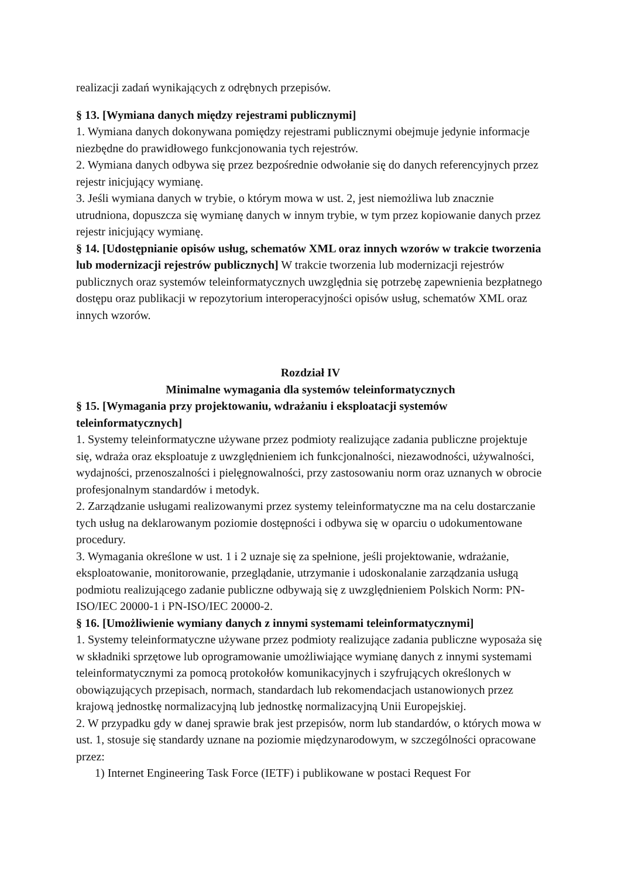realizacji zadań wynikających z odrębnych przepisów.
§ 13. [Wymiana danych między rejestrami publicznymi]
1. Wymiana danych dokonywana pomiędzy rejestrami publicznymi obejmuje jedynie informacje niezbędne do prawidłowego funkcjonowania tych rejestrów.
2. Wymiana danych odbywa się przez bezpośrednie odwołanie się do danych referencyjnych przez rejestr inicjujący wymianę.
3. Jeśli wymiana danych w trybie, o którym mowa w ust. 2, jest niemożliwa lub znacznie utrudniona, dopuszcza się wymianę danych w innym trybie, w tym przez kopiowanie danych przez rejestr inicjujący wymianę.
§ 14. [Udostępnianie opisów usług, schematów XML oraz innych wzorów w trakcie tworzenia lub modernizacji rejestrów publicznych] W trakcie tworzenia lub modernizacji rejestrów publicznych oraz systemów teleinformatycznych uwzględnia się potrzebę zapewnienia bezpłatnego dostępu oraz publikacji w repozytorium interoperacyjności opisów usług, schematów XML oraz innych wzorów.
Rozdział IV
Minimalne wymagania dla systemów teleinformatycznych
§ 15. [Wymagania przy projektowaniu, wdrażaniu i eksploatacji systemów teleinformatycznych]
1. Systemy teleinformatyczne używane przez podmioty realizujące zadania publiczne projektuje się, wdraża oraz eksploatuje z uwzględnieniem ich funkcjonalności, niezawodności, używalności, wydajności, przenoszalności i pielęgnowalności, przy zastosowaniu norm oraz uznanych w obrocie profesjonalnym standardów i metodyk.
2. Zarządzanie usługami realizowanymi przez systemy teleinformatyczne ma na celu dostarczanie tych usług na deklarowanym poziomie dostępności i odbywa się w oparciu o udokumentowane procedury.
3. Wymagania określone w ust. 1 i 2 uznaje się za spełnione, jeśli projektowanie, wdrażanie, eksploatowanie, monitorowanie, przeglądanie, utrzymanie i udoskonalanie zarządzania usługą podmiotu realizującego zadanie publiczne odbywają się z uwzględnieniem Polskich Norm: PN-ISO/IEC 20000-1 i PN-ISO/IEC 20000-2.
§ 16. [Umożliwienie wymiany danych z innymi systemami teleinformatycznymi]
1. Systemy teleinformatyczne używane przez podmioty realizujące zadania publiczne wyposaża się w składniki sprzętowe lub oprogramowanie umożliwiające wymianę danych z innymi systemami teleinformatycznymi za pomocą protokołów komunikacyjnych i szyfrujących określonych w obowiązujących przepisach, normach, standardach lub rekomendacjach ustanowionych przez krajową jednostkę normalizacyjną lub jednostkę normalizacyjną Unii Europejskiej.
2. W przypadku gdy w danej sprawie brak jest przepisów, norm lub standardów, o których mowa w ust. 1, stosuje się standardy uznane na poziomie międzynarodowym, w szczególności opracowane przez:
1) Internet Engineering Task Force (IETF) i publikowane w postaci Request For